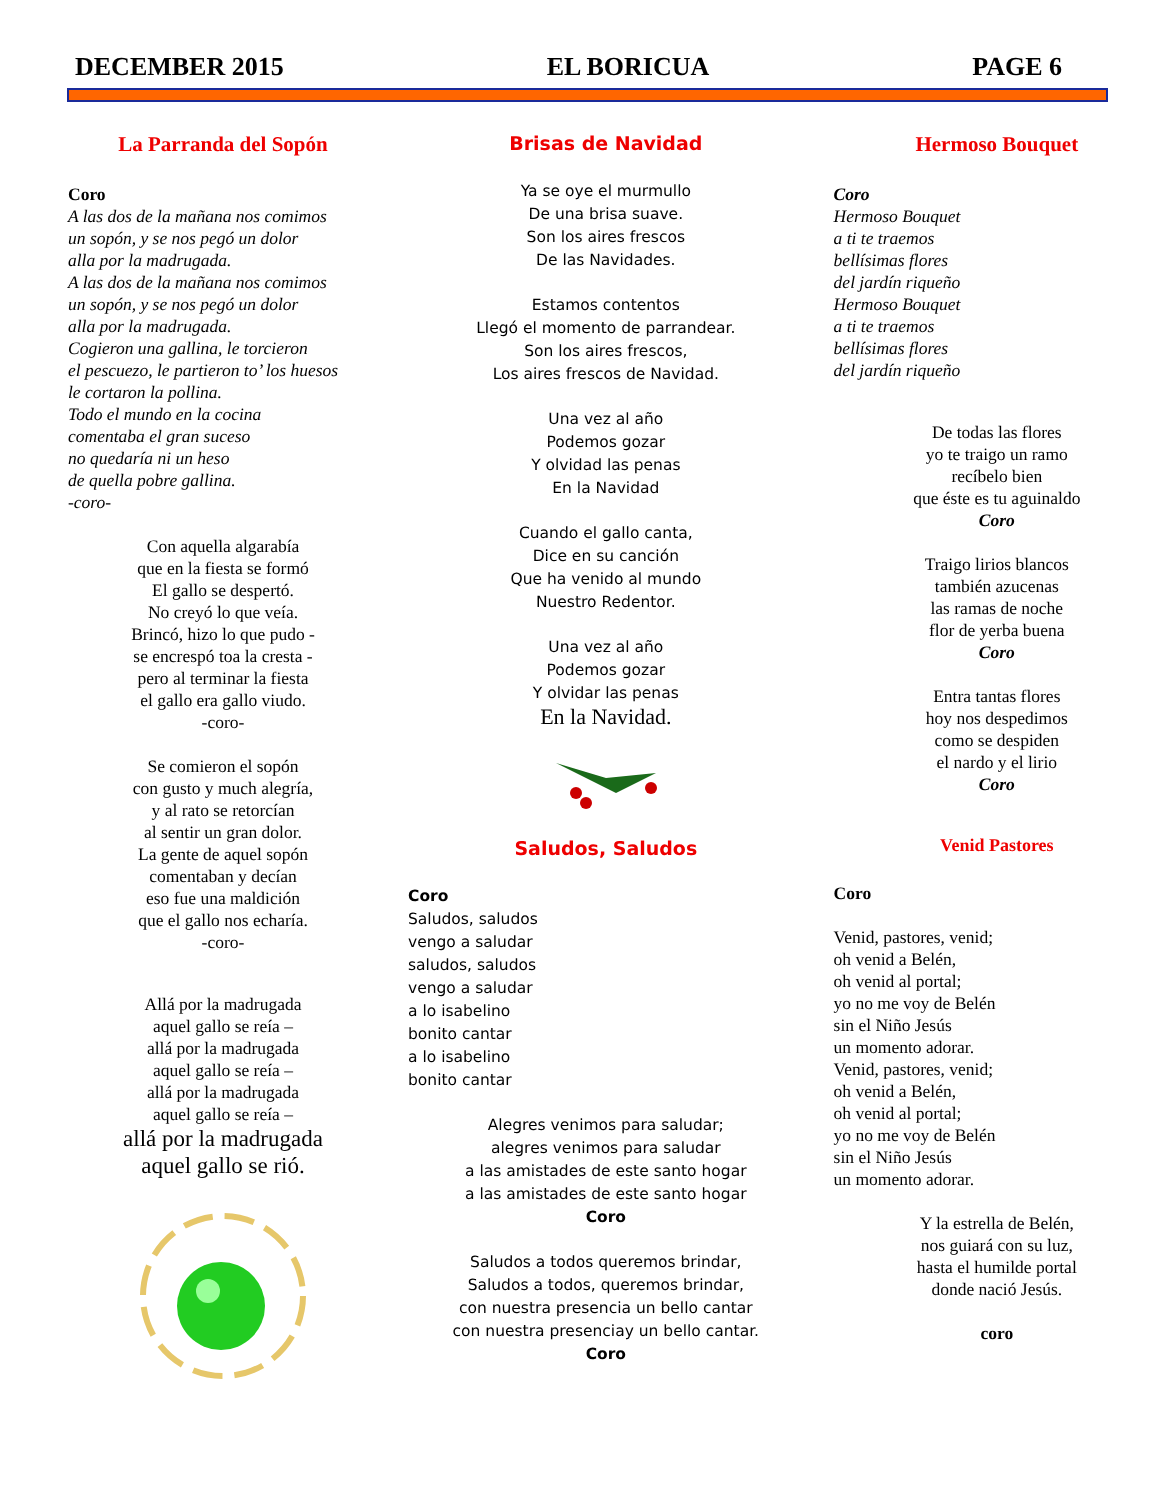DECEMBER 2015 EL BORICUA PAGE 6
La Parranda del Sopón
Coro
A las dos de la mañana nos comimos
un sopón, y se nos pegó un dolor
alla por la madrugada.
A las dos de la mañana nos comimos
un sopón, y se nos pegó un dolor
alla por la madrugada.
Cogieron una gallina, le torcieron
el pescuezo, le partieron to’ los huesos
le cortaron la pollina.
Todo el mundo en la cocina
comentaba el gran suceso
no quedaría ni un heso
de quella pobre gallina.
-coro-
Con aquella algarabía
que en la fiesta se formó
El gallo se despertó.
No creyó lo que veía.
Brincó, hizo lo que pudo -
se encrespó toa la cresta -
pero al terminar la fiesta
el gallo era gallo viudo.
-coro-
Se comieron el sopón
con gusto y much alegría,
y al rato se retorcían
al sentir un gran dolor.
La gente de aquel sopón
comentaban y decían
eso fue una maldición
que el gallo nos echaría.
-coro-
Allá por la madrugada
aquel gallo se reía –
allá por la madrugada
aquel gallo se reía –
allá por la madrugada
aquel gallo se reía –
allá por la madrugada
aquel gallo se rió.
Brisas de Navidad
Ya se oye el murmullo
De una brisa suave.
Son los aires frescos
De las Navidades.
Estamos contentos
Llegó el momento de parrandear.
Son los aires frescos,
Los aires frescos de Navidad.
Una vez al año
Podemos gozar
Y olvidad las penas
En la Navidad
Cuando el gallo canta,
Dice en su canción
Que ha venido al mundo
Nuestro Redentor.
Una vez al año
Podemos gozar
Y olvidar las penas
En la Navidad.
Saludos, Saludos
Coro
Saludos, saludos
vengo a saludar
saludos, saludos
vengo a saludar
a lo isabelino
bonito cantar
a lo isabelino
bonito cantar
Alegres venimos para saludar;
alegres venimos para saludar
a las amistades de este santo hogar
a las amistades de este santo hogar
Coro
Saludos a todos queremos brindar,
Saludos a todos, queremos brindar,
con nuestra presencia un bello cantar
con nuestra presenciay un bello cantar.
Coro
Hermoso Bouquet
Coro
Hermoso Bouquet
a ti te traemos
bellísimas flores
del jardín riqueño
Hermoso Bouquet
a ti te traemos
bellísimas flores
del jardín riqueño
De todas las flores
yo te traigo un ramo
recíbelo bien
que éste es tu aguinaldo
Coro
Traigo lirios blancos
también azucenas
las ramas de noche
flor de yerba buena
Coro
Entra tantas flores
hoy nos despedimos
como se despiden
el nardo y el lirio
Coro
Venid Pastores
Coro
Venid, pastores, venid;
oh venid a Belén,
oh venid al portal;
yo no me voy de Belén
sin el Niño Jesús
un momento adorar.
Venid, pastores, venid;
oh venid a Belén,
oh venid al portal;
yo no me voy de Belén
sin el Niño Jesús
un momento adorar.
Y la estrella de Belén,
nos guiará con su luz,
hasta el humilde portal
donde nació Jesús.
coro